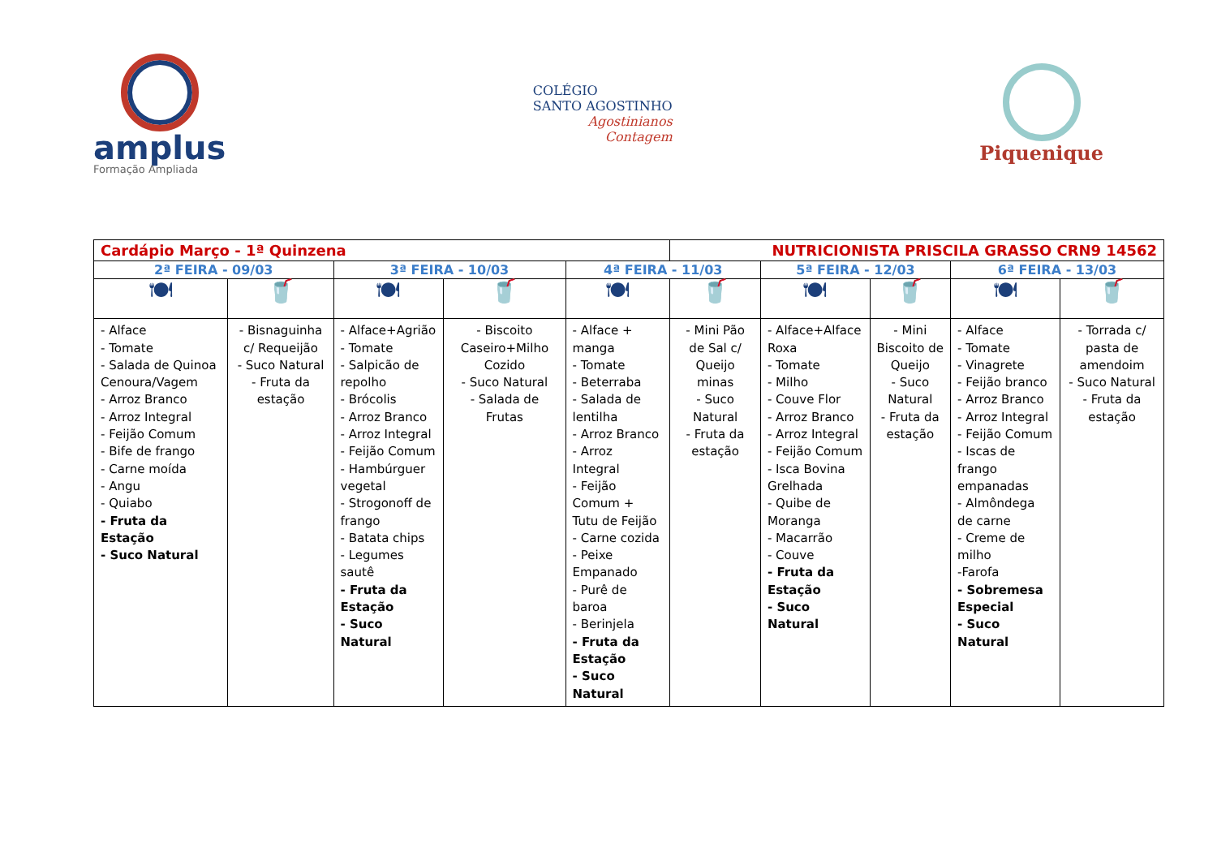amplus
Formação Ampliada
COLÉGIO
SANTO AGOSTINHO
Agostinianos
Contagem
Piquenique
| Cardápio Março - 1ª Quinzena | | | | | NUTRICIONISTA PRISCILA GRASSO CRN9 14562 | | | | |
| 2ª FEIRA - 09/03 | | 3ª FEIRA - 10/03 | | 4ª FEIRA - 11/03 | | 5ª FEIRA - 12/03 | | 6ª FEIRA - 13/03 | |
| 🍽 | 🥤 | 🍽 | 🥤 | 🍽 | 🥤 | 🍽 | 🥤 | 🍽 | 🥤 |
| - Alface - Tomate - Salada de Quinoa Cenoura/Vagem - Arroz Branco - Arroz Integral - Feijão Comum - Bife de frango - Carne moída - Angu - Quiabo - Fruta da Estação - Suco Natural | - Bisnaguinha c/ Requeijão - Suco Natural - Fruta da estação | - Alface+Agrião - Tomate - Salpicão de repolho - Brócolis - Arroz Branco - Arroz Integral - Feijão Comum - Hambúrguer vegetal - Strogonoff de frango - Batata chips - Legumes sautê - Fruta da Estação - Suco Natural | - Biscoito Caseiro+Milho Cozido - Suco Natural - Salada de Frutas | - Alface + manga - Tomate - Beterraba - Salada de lentilha - Arroz Branco - Arroz Integral - Feijão Comum + Tutu de Feijão - Carne cozida - Peixe Empanado - Purê de baroa - Berinjela - Fruta da Estação - Suco Natural | - Mini Pão de Sal c/ Queijo minas - Suco Natural - Fruta da estação | - Alface+Alface Roxa - Tomate - Milho - Couve Flor - Arroz Branco - Arroz Integral - Feijão Comum - Isca Bovina Grelhada - Quibe de Moranga - Macarrão - Couve - Fruta da Estação - Suco Natural | - Mini Biscoito de Queijo - Suco Natural - Fruta da estação | - Alface - Tomate - Vinagrete - Feijão branco - Arroz Branco - Arroz Integral - Feijão Comum - Iscas de frango empanadas - Almôndega de carne - Creme de milho -Farofa - Sobremesa Especial - Suco Natural | - Torrada c/ pasta de amendoim - Suco Natural - Fruta da estação |